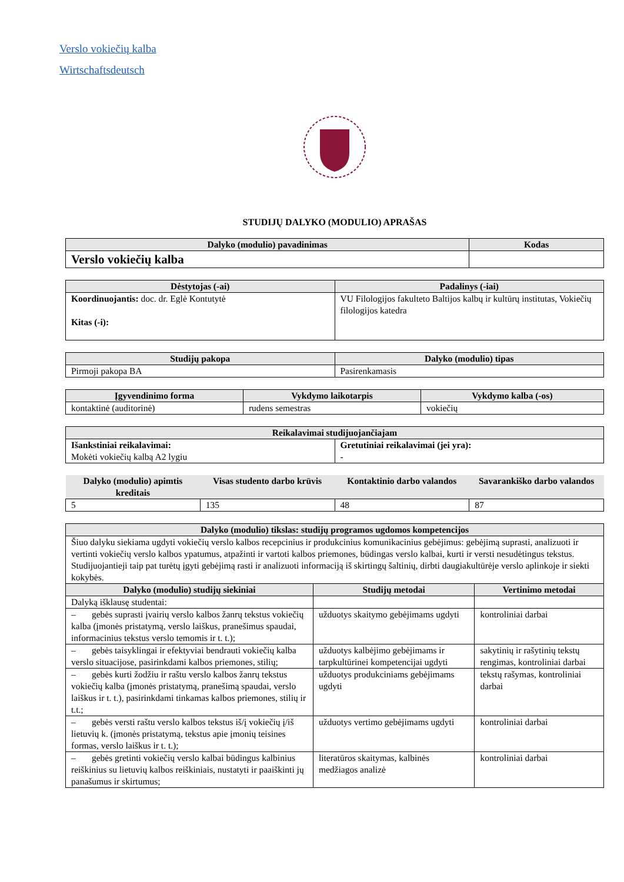Verslo vokiečių kalba
Wirtschaftsdeutsch
STUDIJŲ DALYKO (MODULIO) APRAŠAS
| Dalyko (modulio) pavadinimas | Kodas |
| --- | --- |
| Verslo vokiečių kalba | |
| Dėstytojas (-ai) | Padalinys (-iai) |
| --- | --- |
| Koordinuojantis: doc. dr. Eglė Kontutytė Kitas (-i): | VU Filologijos fakulteto Baltijos kalbų ir kultūrų institutas, Vokiečių filologijos katedra |
| Studijų pakopa | Dalyko (modulio) tipas |
| --- | --- |
| Pirmoji pakopa BA | Pasirenkamasis |
| Įgyvendinimo forma | Vykdymo laikotarpis | Vykdymo kalba (-os) |
| --- | --- | --- |
| kontaktinė (auditorinė) | rudens semestras | vokiečių |
| Reikalavimai studijuojančiajam | |
| --- | --- |
| Išankstiniai reikalavimai: Mokėti vokiečių kalbą A2 lygiu | Gretutiniai reikalavimai (jei yra): - |
| Dalyko (modulio) apimtis kreditais | Visas studento darbo krūvis | Kontaktinio darbo valandos | Savarankiško darbo valandos |
| --- | --- | --- | --- |
| 5 | 135 | 48 | 87 |
| Dalyko (modulio) tikslas: studijų programos ugdomos kompetencijos | | |
| --- | --- | --- |
| Šiuo dalyku siekiama ugdyti vokiečių verslo kalbos recepcinius ir produkcinius komunikacinius gebėjimus: gebėjimą suprasti, analizuoti ir vertinti vokiečių verslo kalbos ypatumus, atpažinti ir vartoti kalbos priemones, būdingas verslo kalbai, kurti ir versti nesudėtingus tekstus. Studijuojantieji taip pat turėtų įgyti gebėjimą rasti ir analizuoti informaciją iš skirtingų šaltinių, dirbti daugiakultūrėje verslo aplinkoje ir siekti kokybės. | | |
| Dalyko (modulio) studijų siekiniai | Studijų metodai | Vertinimo metodai |
| Dalyką išklausę studentai: | | |
| – gebės suprasti įvairių verslo kalbos žanrų tekstus vokiečių kalba (įmonės pristatymą, verslo laiškus, pranešimus spaudai, informacinius tekstus verslo temomis ir t. t.); | užduotys skaitymo gebėjimams ugdyti | kontroliniai darbai |
| – gebės taisyklingai ir efektyviai bendrauti vokiečių kalba verslo situacijose, pasirinkdami kalbos priemones, stilių; | užduotys kalbėjimo gebėjimams ir tarpkultūrinei kompetencijai ugdyti | sakytinių ir rašytinių tekstų rengimas, kontroliniai darbai |
| – gebės kurti žodžiu ir raštu verslo kalbos žanrų tekstus vokiečių kalba (įmonės pristatymą, pranešimą spaudai, verslo laiškus ir t. t.), pasirinkdami tinkamas kalbos priemones, stilių ir t.t.; | užduotys produkciniams gebėjimams ugdyti | tekstų rašymas, kontroliniai darbai |
| – gebės versti raštu verslo kalbos tekstus iš/į vokiečių į/iš lietuvių k. (įmonės pristatymą, tekstus apie įmonių teisines formas, verslo laiškus ir t. t.); | užduotys vertimo gebėjimams ugdyti | kontroliniai darbai |
| – gebės gretinti vokiečių verslo kalbai būdingus kalbinius reiškinius su lietuvių kalbos reiškiniais, nustatyti ir paaiškinti jų panašumus ir skirtumus; | literatūros skaitymas, kalbinės medžiagos analizė | kontroliniai darbai |